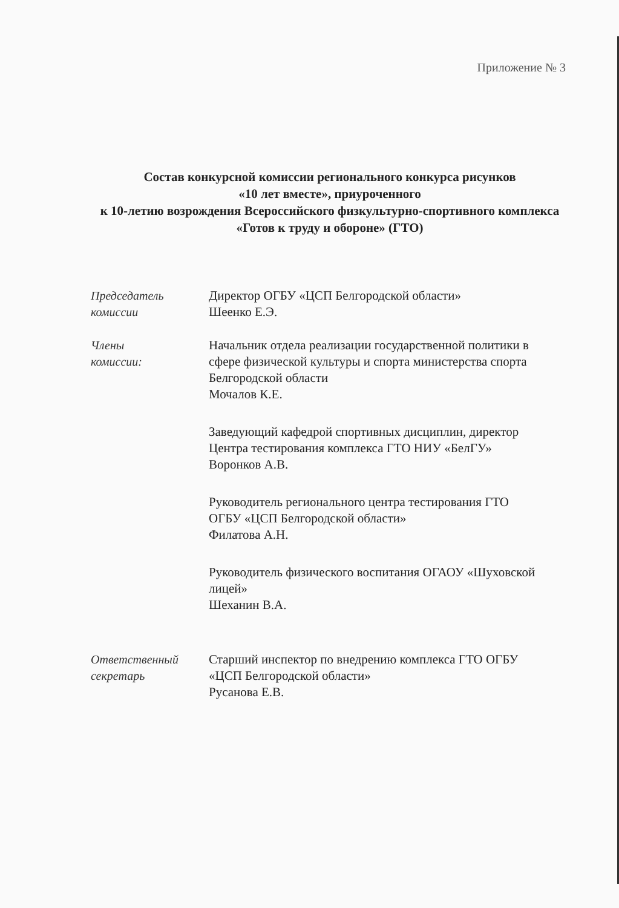Приложение № 3
Состав конкурсной комиссии регионального конкурса рисунков
«10 лет вместе», приуроченного
к 10-летию возрождения Всероссийского физкультурно-спортивного комплекса
«Готов к труду и обороне» (ГТО)
Председатель
комиссии
Директор ОГБУ «ЦСП Белгородской области»
Шеенко Е.Э.
Члены
комиссии:
Начальник отдела реализации государственной политики в сфере физической культуры и спорта министерства спорта Белгородской области
Мочалов К.Е.
Заведующий кафедрой спортивных дисциплин, директор Центра тестирования комплекса ГТО НИУ «БелГУ»
Воронков А.В.
Руководитель регионального центра тестирования ГТО ОГБУ «ЦСП Белгородской области»
Филатова А.Н.
Руководитель физического воспитания ОГАОУ «Шуховской лицей»
Шеханин В.А.
Ответственный
секретарь
Старший инспектор по внедрению комплекса ГТО ОГБУ «ЦСП Белгородской области»
Русанова Е.В.